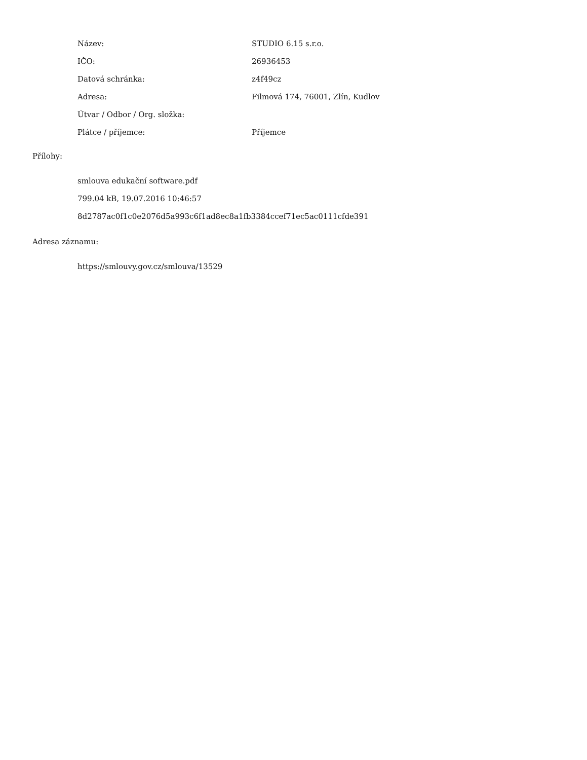| Název: | STUDIO 6.15 s.r.o. |
| IČO: | 26936453 |
| Datová schránka: | z4f49cz |
| Adresa: | Filmová 174, 76001, Zlín, Kudlov |
| Útvar / Odbor / Org. složka: | |
| Plátce / příjemce: | Příjemce |
Přílohy:
smlouva edukační software.pdf
799.04 kB, 19.07.2016 10:46:57
8d2787ac0f1c0e2076d5a993c6f1ad8ec8a1fb3384ccef71ec5ac0111cfde391
Adresa záznamu:
https://smlouvy.gov.cz/smlouva/13529